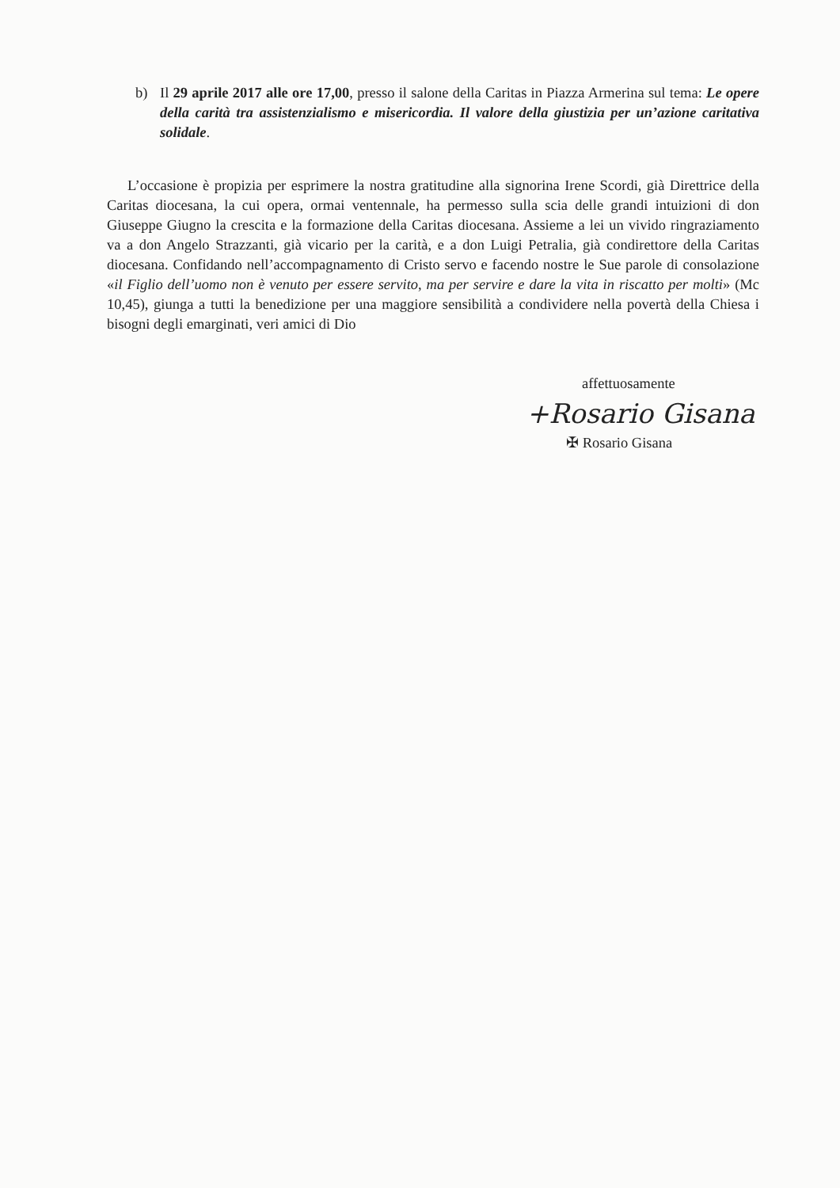b) Il 29 aprile 2017 alle ore 17,00, presso il salone della Caritas in Piazza Armerina sul tema: Le opere della carità tra assistenzialismo e misericordia. Il valore della giustizia per un’azione caritativa solidale.
L’occasione è propizia per esprimere la nostra gratitudine alla signorina Irene Scordi, già Direttrice della Caritas diocesana, la cui opera, ormai ventennale, ha permesso sulla scia delle grandi intuizioni di don Giuseppe Giugno la crescita e la formazione della Caritas diocesana. Assieme a lei un vivido ringraziamento va a don Angelo Strazzanti, già vicario per la carità, e a don Luigi Petralia, già condirettore della Caritas diocesana. Confidando nell’accompagnamento di Cristo servo e facendo nostre le Sue parole di consolazione «il Figlio dell’uomo non è venuto per essere servito, ma per servire e dare la vita in riscatto per molti» (Mc 10,45), giunga a tutti la benedizione per una maggiore sensibilità a condividere nella povertà della Chiesa i bisogni degli emarginati, veri amici di Dio
affettuosamente
+Rosario Gisana
✠ Rosario Gisana